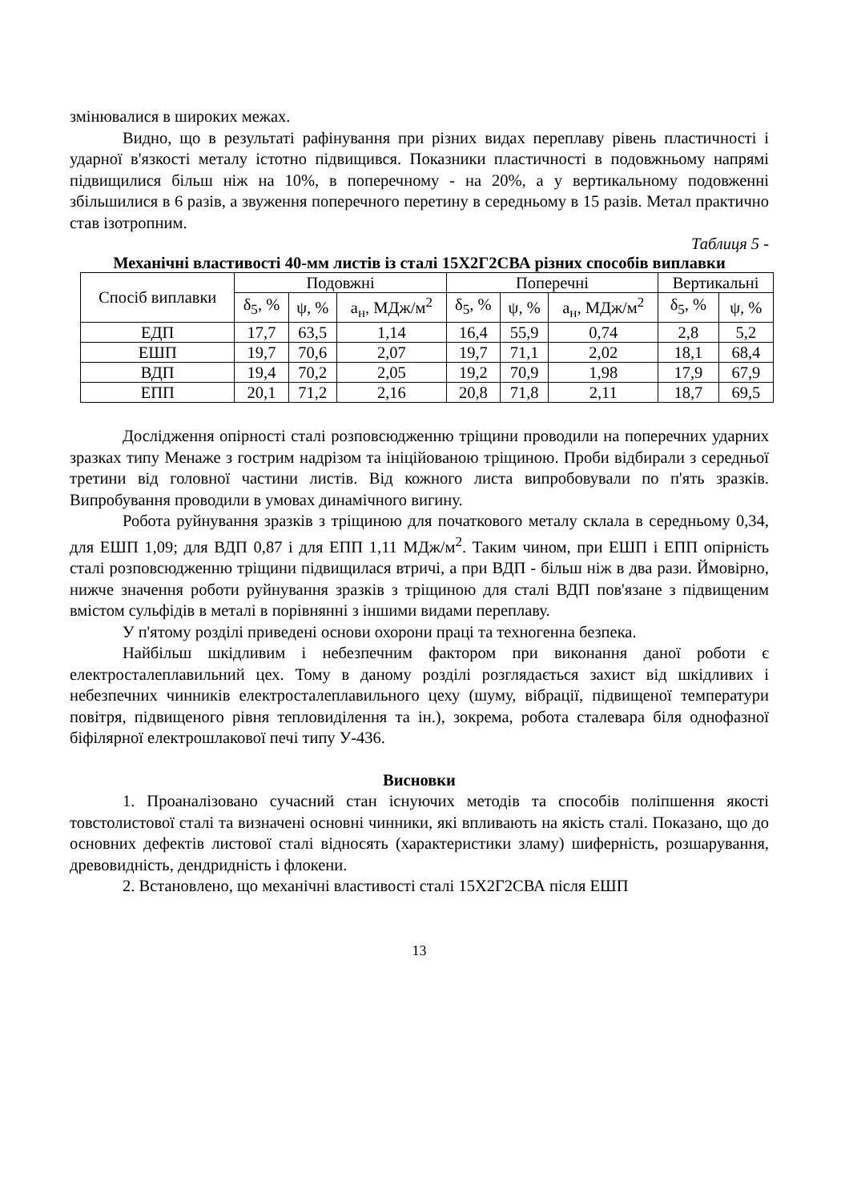змінювалися в широких межах.
Видно, що в результаті рафінування при різних видах переплаву рівень пластичності і ударної в'язкості металу істотно підвищився. Показники пластичності в подовжньому напрямі підвищилися більш ніж на 10%, в поперечному - на 20%, а у вертикальному подовженні збільшилися в 6 разів, а звуження поперечного перетину в середньому в 15 разів. Метал практично став ізотропним.
Таблиця 5 -
Механічні властивості 40-мм листів із сталі 15Х2Г2СВА різних способів виплавки
| Спосіб виплавки | Подовжні | | | Поперечні | | | Вертикальні | |
| --- | --- | --- | --- | --- | --- | --- | --- | --- |
| | δ<sub>5</sub>, % | ψ, % | a<sub>н</sub>, МДж/м<sup>2</sup> | δ<sub>5</sub>, % | ψ, % | a<sub>н</sub>, МДж/м<sup>2</sup> | δ<sub>5</sub>, % | ψ, % |
| ЕДП | 17,7 | 63,5 | 1,14 | 16,4 | 55,9 | 0,74 | 2,8 | 5,2 |
| ЕШП | 19,7 | 70,6 | 2,07 | 19,7 | 71,1 | 2,02 | 18,1 | 68,4 |
| ВДП | 19,4 | 70,2 | 2,05 | 19,2 | 70,9 | 1,98 | 17,9 | 67,9 |
| ЕПП | 20,1 | 71,2 | 2,16 | 20,8 | 71,8 | 2,11 | 18,7 | 69,5 |
Дослідження опірності сталі розповсюдженню тріщини проводили на поперечних ударних зразках типу Менаже з гострим надрізом та ініційованою тріщиною. Проби відбирали з середньої третини від головної частини листів. Від кожного листа випробовували по п'ять зразків. Випробування проводили в умовах динамічного вигину.
Робота руйнування зразків з тріщиною для початкового металу склала в середньому 0,34, для ЕШП 1,09; для ВДП 0,87 і для ЕПП 1,11 МДж/м<sup>2</sup>. Таким чином, при ЕШП і ЕПП опірність сталі розповсюдженню тріщини підвищилася втричі, а при ВДП - більш ніж в два рази. Ймовірно, нижче значення роботи руйнування зразків з тріщиною для сталі ВДП пов'язане з підвищеним вмістом сульфідів в металі в порівнянні з іншими видами переплаву.
У п'ятому розділі приведені основи охорони праці та техногенна безпека.
Найбільш шкідливим і небезпечним фактором при виконання даної роботи є електросталеплавильний цех. Тому в даному розділі розглядається захист від шкідливих і небезпечних чинників електросталеплавильного цеху (шуму, вібрації, підвищеної температури повітря, підвищеного рівня тепловиділення та ін.), зокрема, робота сталевара біля однофазної біфілярної електрошлакової печі типу У-436.
Висновки
1. Проаналізовано сучасний стан існуючих методів та способів поліпшення якості товстолистової сталі та визначені основні чинники, які впливають на якість сталі. Показано, що до основних дефектів листової сталі відносять (характеристики зламу) шиферність, розшарування, древовидність, дендридність і флокени.
2. Встановлено, що механічні властивості сталі 15Х2Г2СВА після ЕШП
13